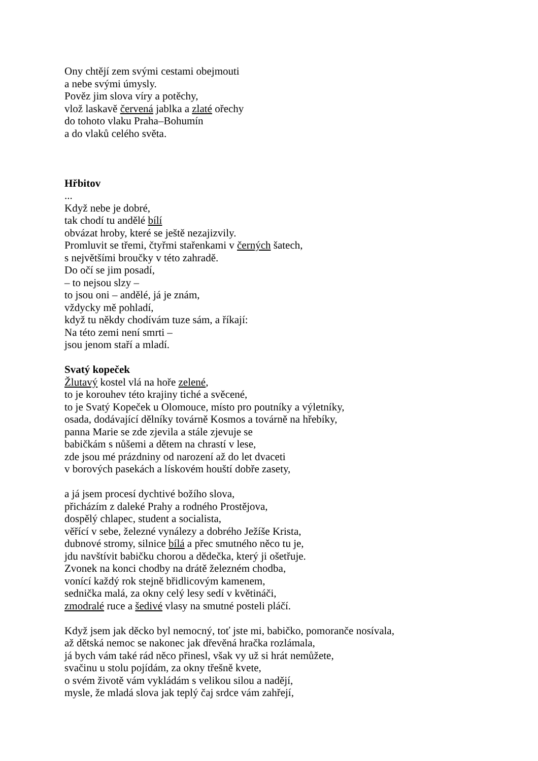Ony chtějí zem svými cestami obejmouti
a nebe svými úmysly.
Pověz jim slova víry a potěchy,
vlož laskavě červená jablka a zlaté ořechy
do tohoto vlaku Praha–Bohumín
a do vlaků celého světa.
Hřbitov
...
Když nebe je dobré,
tak chodí tu andělé bílí
obvázat hroby, které se ještě nezajizvily.
Promluvit se třemi, čtyřmi stařenkami v černých šatech,
s největšími broučky v této zahradě.
Do očí se jim posadí,
– to nejsou slzy –
to jsou oni – andělé, já je znám,
vždycky mě pohladí,
když tu někdy chodívám tuze sám, a říkají:
Na této zemi není smrti –
jsou jenom staří a mladí.
Svatý kopeček
Žlutavý kostel vlá na hoře zelené,
to je korouhev této krajiny tiché a svěcené,
to je Svatý Kopeček u Olomouce, místo pro poutníky a výletníky,
osada, dodávající dělníky továrně Kosmos a továrně na hřebíky,
panna Marie se zde zjevila a stále zjevuje se
babičkám s nůšemi a dětem na chrastí v lese,
zde jsou mé prázdniny od narození až do let dvaceti
v borových pasekách a lískovém houští dobře zasety,
a já jsem procesí dychtivé božího slova,
přicházím z daleké Prahy a rodného Prostějova,
dospělý chlapec, student a socialista,
věřící v sebe, železné vynálezy a dobrého Ježíše Krista,
dubnové stromy, silnice bílá a přec smutného něco tu je,
jdu navštívit babičku chorou a dědečka, který ji ošetřuje.
Zvonek na konci chodby na drátě železném chodba,
vonící každý rok stejně břidlicovým kamenem,
sednička malá, za okny celý lesy sedí v květináči,
zmodralé ruce a šedivé vlasy na smutné posteli pláčí.
Když jsem jak děcko byl nemocný, toť jste mi, babičko, pomoranče nosívala,
až dětská nemoc se nakonec jak dřevěná hračka rozlámala,
já bych vám také rád něco přinesl, však vy už si hrát nemůžete,
svačinu u stolu pojídám, za okny třešně kvete,
o svém životě vám vykládám s velikou silou a nadějí,
mysle, že mladá slova jak teplý čaj srdce vám zahřejí,